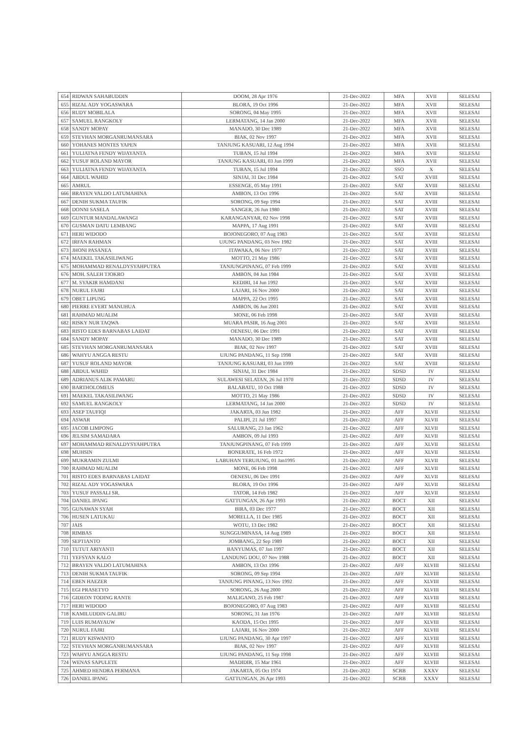| 654 | RIDWAN SAHABUDDIN | DOOM, 28 Apr 1976 | 21-Dec-2022 | MFA | XVII | SELESAI |
| 655 | RIZAL ADY YOGASWARA | BLORA, 19 Oct 1996 | 21-Dec-2022 | MFA | XVII | SELESAI |
| 656 | RUDY MOBILALA | SORONG, 04 May 1995 | 21-Dec-2022 | MFA | XVII | SELESAI |
| 657 | SAMUEL RANGKOLY | LERMATANG, 14 Jan 2000 | 21-Dec-2022 | MFA | XVII | SELESAI |
| 658 | SANDY MOPAY | MANADO, 30 Dec 1989 | 21-Dec-2022 | MFA | XVII | SELESAI |
| 659 | STEVHAN MORGANRUMANSARA | BIAK, 02 Nov 1997 | 21-Dec-2022 | MFA | XVII | SELESAI |
| 660 | YOHANES MONTES YAPEN | TANJUNG KASUARI, 12 Aug 1994 | 21-Dec-2022 | MFA | XVII | SELESAI |
| 661 | YULIATNA FENDY WIJAYANTA | TUBAN, 15 Jul 1994 | 21-Dec-2022 | MFA | XVII | SELESAI |
| 662 | YUSUF ROLAND MAYOR | TANJUNG KASUARI, 03 Jun 1999 | 21-Dec-2022 | MFA | XVII | SELESAI |
| 663 | YULIATNA FENDY WIJAYANTA | TUBAN, 15 Jul 1994 | 21-Dec-2022 | SSO | X | SELESAI |
| 664 | ABDUL WAHID | SINJAI, 31 Dec 1984 | 21-Dec-2022 | SAT | XVIII | SELESAI |
| 665 | AMRUL | ESSENGE, 05 May 1991 | 21-Dec-2022 | SAT | XVIII | SELESAI |
| 666 | BRAYEN VALDO LATUMAHINA | AMBON, 13 Oct 1996 | 21-Dec-2022 | SAT | XVIII | SELESAI |
| 667 | DENIH SUKMA TAUFIK | SORONG, 09 Sep 1994 | 21-Dec-2022 | SAT | XVIII | SELESAI |
| 668 | DONNI SASELA | SANGER, 26 Jun 1980 | 21-Dec-2022 | SAT | XVIII | SELESAI |
| 669 | GUNTUR MANDALAWANGI | KARANGANYAR, 02 Nov 1998 | 21-Dec-2022 | SAT | XVIII | SELESAI |
| 670 | GUSMAN DATU LEMBANG | MAPPA, 17 Aug 1991 | 21-Dec-2022 | SAT | XVIII | SELESAI |
| 671 | HERI WIDODO | BOJONEGORO, 07 Aug 1983 | 21-Dec-2022 | SAT | XVIII | SELESAI |
| 672 | IRFAN RAHMAN | UJUNG PANDANG, 03 Nov 1982 | 21-Dec-2022 | SAT | XVIII | SELESAI |
| 673 | JHONI PASANEA | ITAWAKA, 06 Nov 1977 | 21-Dec-2022 | SAT | XVIII | SELESAI |
| 674 | MAEKEL TAKASILIWANG | MOTTO, 21 May 1986 | 21-Dec-2022 | SAT | XVIII | SELESAI |
| 675 | MOHAMMAD RENALDYSYAHPUTRA | TANJUNGPINANG, 07 Feb 1999 | 21-Dec-2022 | SAT | XVIII | SELESAI |
| 676 | MOH. SALEH TJOKRO | AMBON, 04 Jun 1984 | 21-Dec-2022 | SAT | XVIII | SELESAI |
| 677 | M. SYAKIR HAMDANI | KEDIRI, 14 Jun 1992 | 21-Dec-2022 | SAT | XVIII | SELESAI |
| 678 | NURUL FAJRI | LAJARI, 16 Nov 2000 | 21-Dec-2022 | SAT | XVIII | SELESAI |
| 679 | OBET LIPUNG | MAPPA, 22 Oct 1995 | 21-Dec-2022 | SAT | XVIII | SELESAI |
| 680 | PIERRE EVERT MANUHUA | AMBON, 06 Jun 2001 | 21-Dec-2022 | SAT | XVIII | SELESAI |
| 681 | RAHMAD MUALIM | MONE, 06 Feb 1998 | 21-Dec-2022 | SAT | XVIII | SELESAI |
| 682 | RISKY NUR TAQWA | MUARA PASIR, 16 Aug 2001 | 21-Dec-2022 | SAT | XVIII | SELESAI |
| 683 | RISTO EDES BARNABAS LAIDAT | OENESU, 06 Dec 1991 | 21-Dec-2022 | SAT | XVIII | SELESAI |
| 684 | SANDY MOPAY | MANADO, 30 Dec 1989 | 21-Dec-2022 | SAT | XVIII | SELESAI |
| 685 | STEVHAN MORGANRUMANSARA | BIAK, 02 Nov 1997 | 21-Dec-2022 | SAT | XVIII | SELESAI |
| 686 | WAHYU ANGGA RESTU | UJUNG PANDANG, 11 Sep 1998 | 21-Dec-2022 | SAT | XVIII | SELESAI |
| 687 | YUSUF ROLAND MAYOR | TANJUNG KASUARI, 03 Jun 1999 | 21-Dec-2022 | SAT | XVIII | SELESAI |
| 688 | ABDUL WAHID | SINJAI, 31 Dec 1984 | 21-Dec-2022 | SDSD | IV | SELESAI |
| 689 | ADRIANUS ALIK PAMARU | SULAWESI SELATAN, 26 Jul 1970 | 21-Dec-2022 | SDSD | IV | SELESAI |
| 690 | BARTHOLOMEUS | BALABATU, 10 Oct 1988 | 21-Dec-2022 | SDSD | IV | SELESAI |
| 691 | MAEKEL TAKASILIWANG | MOTTO, 21 May 1986 | 21-Dec-2022 | SDSD | IV | SELESAI |
| 692 | SAMUEL RANGKOLY | LERMATANG, 14 Jan 2000 | 21-Dec-2022 | SDSD | IV | SELESAI |
| 693 | ASEP TAUFIQI | JAKARTA, 03 Jun 1982 | 21-Dec-2022 | AFF | XLVII | SELESAI |
| 694 | ASWAR | PALIPI, 21 Jul 1997 | 21-Dec-2022 | AFF | XLVII | SELESAI |
| 695 | JACOB LIMPONG | SALURANG, 23 Jan 1962 | 21-Dec-2022 | AFF | XLVII | SELESAI |
| 696 | JELSIM SAMADARA | AMBON, 09 Jul 1993 | 21-Dec-2022 | AFF | XLVII | SELESAI |
| 697 | MOHAMMAD RENALDYSYAHPUTRA | TANJUNGPINANG, 07 Feb 1999 | 21-Dec-2022 | AFF | XLVII | SELESAI |
| 698 | MUHSIN | BONERATE, 16 Feb 1972 | 21-Dec-2022 | AFF | XLVII | SELESAI |
| 699 | MUKRAMIN ZULMI | LABUHAN TERUJUNG, 01 Jan1995 | 21-Dec-2022 | AFF | XLVII | SELESAI |
| 700 | RAHMAD MUALIM | MONE, 06 Feb 1998 | 21-Dec-2022 | AFF | XLVII | SELESAI |
| 701 | RISTO EDES BARNABAS LAIDAT | OENESU, 06 Dec 1991 | 21-Dec-2022 | AFF | XLVII | SELESAI |
| 702 | RIZAL ADY YOGASWARA | BLORA, 19 Oct 1996 | 21-Dec-2022 | AFF | XLVII | SELESAI |
| 703 | YUSUF PASSALI SR. | TATOR, 14 Feb 1982 | 21-Dec-2022 | AFF | XLVII | SELESAI |
| 704 | DANIEL IPANG | GATTUNGAN, 26 Apr 1993 | 21-Dec-2022 | BOCT | XII | SELESAI |
| 705 | GUNAWAN SYAH | BIRA, 03 Dec 1977 | 21-Dec-2022 | BOCT | XII | SELESAI |
| 706 | HUSEN LATUKAU | MORELLA, 11 Dec 1985 | 21-Dec-2022 | BOCT | XII | SELESAI |
| 707 | JAIS | WOTU, 13 Dec 1982 | 21-Dec-2022 | BOCT | XII | SELESAI |
| 708 | RIMBAS | SUNGGUMINASA, 14 Aug 1989 | 21-Dec-2022 | BOCT | XII | SELESAI |
| 709 | SEPTIANTO | JOMBANG, 22 Sep 1989 | 21-Dec-2022 | BOCT | XII | SELESAI |
| 710 | TUTUT ARIYANTI | BANYUMAS, 07 Jan 1997 | 21-Dec-2022 | BOCT | XII | SELESAI |
| 711 | YEFSYAN KALO | LANDUNG DOU, 07 Nov 1988 | 21-Dec-2022 | BOCT | XII | SELESAI |
| 712 | BRAYEN VALDO LATUMAHINA | AMBON, 13 Oct 1996 | 21-Dec-2022 | AFF | XLVIII | SELESAI |
| 713 | DENIH SUKMA TAUFIK | SORONG, 09 Sep 1994 | 21-Dec-2022 | AFF | XLVIII | SELESAI |
| 714 | EBEN HAEZER | TANJUNG PINANG, 13 Nov 1992 | 21-Dec-2022 | AFF | XLVIII | SELESAI |
| 715 | EGI PRASETYO | SORONG, 26 Aug 2000 | 21-Dec-2022 | AFF | XLVIII | SELESAI |
| 716 | GIDEON TODING RANTE | MALIGANO, 25 Feb 1987 | 21-Dec-2022 | AFF | XLVIII | SELESAI |
| 717 | HERI WIDODO | BOJONEGORO, 07 Aug 1983 | 21-Dec-2022 | AFF | XLVIII | SELESAI |
| 718 | KAMILUDDIN GALIRU | SORONG, 31 Jan 1976 | 21-Dec-2022 | AFF | XLVIII | SELESAI |
| 719 | LUIS RUMAYAUW | KAODA, 15 Oct 1995 | 21-Dec-2022 | AFF | XLVIII | SELESAI |
| 720 | NURUL FAJRI | LAJARI, 16 Nov 2000 | 21-Dec-2022 | AFF | XLVIII | SELESAI |
| 721 | RUDY KISWANTO | UJUNG PANDANG, 30 Apr 1997 | 21-Dec-2022 | AFF | XLVIII | SELESAI |
| 722 | STEVHAN MORGANRUMANSARA | BIAK, 02 Nov 1997 | 21-Dec-2022 | AFF | XLVIII | SELESAI |
| 723 | WAHYU ANGGA RESTU | UJUNG PANDANG, 11 Sep 1998 | 21-Dec-2022 | AFF | XLVIII | SELESAI |
| 724 | WENAS SAPULETE | MADIDIR, 15 Mar 1961 | 21-Dec-2022 | AFF | XLVIII | SELESAI |
| 725 | AHMED HENDRA PERMANA | JAKARTA, 05 Oct 1974 | 21-Dec-2022 | SCRB | XXXV | SELESAI |
| 726 | DANIEL IPANG | GATTUNGAN, 26 Apr 1993 | 21-Dec-2022 | SCRB | XXXV | SELESAI |